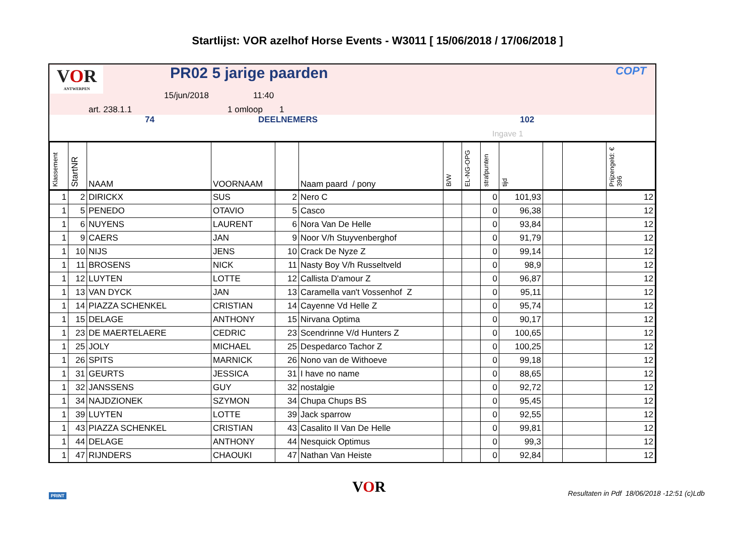Startlijst: VOR azelhof Horse Events - W3011 [ 15/06/2018 / 17/06/2018 ]
VOR
ANTWERPEN
PR02 5 jarige paarden COPT
15/jun/2018 11:40
art. 238.1.1 1 omloop 1
74 DEELNEMERS 102
Ingave 1
| Klassement | StartNR | NAAM | VOORNAAM | | Naam paard / pony | B/W | EL-NG-OPG | strafpunten | tijd | | | Prijzengeld: € 396 |
| --- | --- | --- | --- | --- | --- | --- | --- | --- | --- | --- | --- | --- |
| 1 | 2 | DIRICKX | SUS | 2 | Nero C | | | 0 | 101,93 | | | 12 |
| 1 | 5 | PENEDO | OTAVIO | 5 | Casco | | | 0 | 96,38 | | | 12 |
| 1 | 6 | NUYENS | LAURENT | 6 | Nora Van De Helle | | | 0 | 93,84 | | | 12 |
| 1 | 9 | CAERS | JAN | 9 | Noor V/h Stuyvenberghof | | | 0 | 91,79 | | | 12 |
| 1 | 10 | NIJS | JENS | 10 | Crack De Nyze Z | | | 0 | 99,14 | | | 12 |
| 1 | 11 | BROSENS | NICK | 11 | Nasty Boy V/h Russeltveld | | | 0 | 98,9 | | | 12 |
| 1 | 12 | LUYTEN | LOTTE | 12 | Callista D'amour Z | | | 0 | 96,87 | | | 12 |
| 1 | 13 | VAN DYCK | JAN | 13 | Caramella van't Vossenhof Z | | | 0 | 95,11 | | | 12 |
| 1 | 14 | PIAZZA SCHENKEL | CRISTIAN | 14 | Cayenne Vd Helle Z | | | 0 | 95,74 | | | 12 |
| 1 | 15 | DELAGE | ANTHONY | 15 | Nirvana Optima | | | 0 | 90,17 | | | 12 |
| 1 | 23 | DE MAERTELAERE | CEDRIC | 23 | Scendrinne V/d Hunters Z | | | 0 | 100,65 | | | 12 |
| 1 | 25 | JOLY | MICHAEL | 25 | Despedarco Tachor Z | | | 0 | 100,25 | | | 12 |
| 1 | 26 | SPITS | MARNICK | 26 | Nono van de Withoeve | | | 0 | 99,18 | | | 12 |
| 1 | 31 | GEURTS | JESSICA | 31 | I have no name | | | 0 | 88,65 | | | 12 |
| 1 | 32 | JANSSENS | GUY | 32 | nostalgie | | | 0 | 92,72 | | | 12 |
| 1 | 34 | NAJDZIONEK | SZYMON | 34 | Chupa Chups BS | | | 0 | 95,45 | | | 12 |
| 1 | 39 | LUYTEN | LOTTE | 39 | Jack sparrow | | | 0 | 92,55 | | | 12 |
| 1 | 43 | PIAZZA SCHENKEL | CRISTIAN | 43 | Casalito II Van De Helle | | | 0 | 99,81 | | | 12 |
| 1 | 44 | DELAGE | ANTHONY | 44 | Nesquick Optimus | | | 0 | 99,3 | | | 12 |
| 1 | 47 | RIJNDERS | CHAOUKI | 47 | Nathan Van Heiste | | | 0 | 92,84 | | | 12 |
PRINT VOR Resultaten in Pdf 18/06/2018 -12:51 (c)Ldb